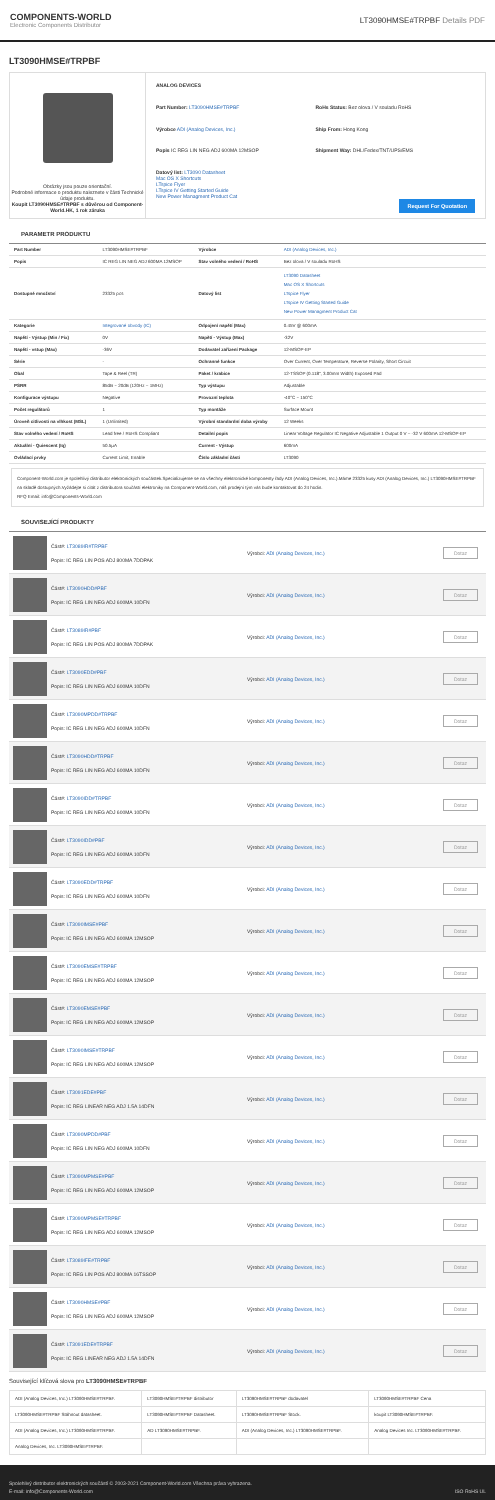COMPONENTS-WORLD
Electronic Components Distributor
LT3090HMSE#TRPBF Details PDF
LT3090HMSE#TRPBF
Obrázky jsou pouze orientační.
Podrobné informace o produktu naleznete v části Technické údaje produktu.
Koupit LT3090HMSE#TRPBF s důvěrou od Component-World.HK, 1 rok záruka
ANALOG DEVICES
Part Number: LT3090HMSE#TRPBF
RoHs Status: Bez olova / V souladu RoHS
Výrobce ADI (Analog Devices, Inc.)
Ship From: Hong Kong
Popis IC REG LIN NEG ADJ 600MA 12MSOP
Shipment Way: DHL/Fedex/TNT/UPS/EMS
Datový list: LT3090 Datasheet
Mac OS X Shortcuts
LTspice Flyer
LTspice IV Getting Started Guide
New Power Managment Product Cat
Request For Quotation
PARAMETR PRODUKTU
| Part Number | LT3090HMSE#TRPBF | Výrobce | ADI (Analog Devices, Inc.) |
| Popis | IC REG LIN NEG ADJ 600MA 12MSOP | Stav volného vedení / RoHS | Bez olova / V souladu RoHS |
| Dostupné množství | 23325 pcs | Datový list | LT3090 Datasheet Mac OS X Shortcuts LTspice Flyer LTspice IV Getting Started Guide New Power Managment Product Cat |
| Kategorie | Integrované obvody (IC) | Odpojení napětí (Max) | 0.45V @ 600mA |
| Napětí - Výstup (Min / Fix) | 0V | Napětí - Výstup (Max) | -32V |
| Napětí - vstup (Max) | -36V | Dodavatel zařízení Package | 12-MSOP-EP |
| Série | - | Ochranné funkce | Over Current, Over Temperature, Reverse Polarity, Short Circuit |
| Obal | Tape & Reel (TR) | Paket / krabice | 12-TSSOP (0.118", 3.00mm Width) Exposed Pad |
| PSRR | 85dB ~ 20dB (120Hz ~ 1MHz) | Typ výstupu | Adjustable |
| Konfigurace výstupu | Negative | Provozní teplota | -40°C ~ 150°C |
| Počet regulátorů | 1 | Typ montáže | Surface Mount |
| Úroveň citlivosti na vlhkost (MSL) | 1 (Unlimited) | Výrobní standardní doba výroby | 12 Weeks |
| Stav volného vedení / RoHS | Lead free / RoHS Compliant | Detailní popis | Linear Voltage Regulator IC Negative Adjustable 1 Output 0 V ~ -32 V 600mA 12-MSOP-EP |
| Aktuální - Quiescent (Iq) | 50.5µA | Current - Výstup | 600mA |
| Ovládací prvky | Current Limit, Enable | Číslo základní části | LT3090 |
Component-World.com je spolehlivý distributor elektronických součástek.Specializujeme se na všechny elektronické komponenty řady ADI (Analog Devices, Inc.).Máme 23325 kusy ADI (Analog Devices, Inc.) LT3090HMSE#TRPBF na skladě dostupných.Vyžádejte si citát z distributora součástí elektroniky na Component-World.com, náš prodejní tým vás bude kontaktovat do 24 hodin.
RFQ Email: info@Components-World.com
SOUVISEJÍCÍ PRODUKTY
Část#: LT3089IR#TRPBF
Popis: IC REG LIN POS ADJ 800MA 7DDPAK
Výrobci: ADI (Analog Devices, Inc.)
Dotaz
Část#: LT3090HDD#PBF
Popis: IC REG LIN NEG ADJ 600MA 10DFN
Výrobci: ADI (Analog Devices, Inc.)
Dotaz
Část#: LT3089IR#PBF
Popis: IC REG LIN POS ADJ 800MA 7DDPAK
Výrobci: ADI (Analog Devices, Inc.)
Dotaz
Část#: LT3090EDD#PBF
Popis: IC REG LIN NEG ADJ 600MA 10DFN
Výrobci: ADI (Analog Devices, Inc.)
Dotaz
Část#: LT3090MPDD#TRPBF
Popis: IC REG LIN NEG ADJ 600MA 10DFN
Výrobci: ADI (Analog Devices, Inc.)
Dotaz
Část#: LT3090HDD#TRPBF
Popis: IC REG LIN NEG ADJ 600MA 10DFN
Výrobci: ADI (Analog Devices, Inc.)
Dotaz
Část#: LT3090IDD#TRPBF
Popis: IC REG LIN NEG ADJ 600MA 10DFN
Výrobci: ADI (Analog Devices, Inc.)
Dotaz
Část#: LT3090IDD#PBF
Popis: IC REG LIN NEG ADJ 600MA 10DFN
Výrobci: ADI (Analog Devices, Inc.)
Dotaz
Část#: LT3090EDD#TRPBF
Popis: IC REG LIN NEG ADJ 600MA 10DFN
Výrobci: ADI (Analog Devices, Inc.)
Dotaz
Část#: LT3090IMSE#PBF
Popis: IC REG LIN NEG ADJ 600MA 12MSOP
Výrobci: ADI (Analog Devices, Inc.)
Dotaz
Část#: LT3090EMSE#TRPBF
Popis: IC REG LIN NEG ADJ 600MA 12MSOP
Výrobci: ADI (Analog Devices, Inc.)
Dotaz
Část#: LT3090EMSE#PBF
Popis: IC REG LIN NEG ADJ 600MA 12MSOP
Výrobci: ADI (Analog Devices, Inc.)
Dotaz
Část#: LT3090IMSE#TRPBF
Popis: IC REG LIN NEG ADJ 600MA 12MSOP
Výrobci: ADI (Analog Devices, Inc.)
Dotaz
Část#: LT3091EDE#PBF
Popis: IC REG LINEAR NEG ADJ 1.5A 14DFN
Výrobci: ADI (Analog Devices, Inc.)
Dotaz
Část#: LT3090MPDD#PBF
Popis: IC REG LIN NEG ADJ 600MA 10DFN
Výrobci: ADI (Analog Devices, Inc.)
Dotaz
Část#: LT3090MPMSE#PBF
Popis: IC REG LIN NEG ADJ 600MA 12MSOP
Výrobci: ADI (Analog Devices, Inc.)
Dotaz
Část#: LT3090MPMSE#TRPBF
Popis: IC REG LIN NEG ADJ 600MA 12MSOP
Výrobci: ADI (Analog Devices, Inc.)
Dotaz
Část#: LT3089IFE#TRPBF
Popis: IC REG LIN POS ADJ 800MA 16TSSOP
Výrobci: ADI (Analog Devices, Inc.)
Dotaz
Část#: LT3090HMSE#PBF
Popis: IC REG LIN NEG ADJ 600MA 12MSOP
Výrobci: ADI (Analog Devices, Inc.)
Dotaz
Část#: LT3091EDE#TRPBF
Popis: IC REG LINEAR NEG ADJ 1.5A 14DFN
Výrobci: ADI (Analog Devices, Inc.)
Dotaz
Související klíčová slova pro LT3090HMSE#TRPBF
| ADI (Analog Devices, Inc.) LT3090HMSE#TRPBF. | LT3090HMSE#TRPBF distributor | LT3090HMSE#TRPBF dodavatel | LT3090HMSE#TRPBF Cena |
| LT3090HMSE#TRPBF Stáhnout datasheet. | LT3090HMSE#TRPBF Datasheet. | LT3090HMSE#TRPBF Stock. | koupit LT3090HMSE#TRPBF. |
| ADI (Analog Devices, Inc.) LT3090HMSE#TRPBF. | AD LT3090HMSE#TRPBF. | ADI (Analog Devices, Inc.) LT3090HMSE#TRPBF. | Analog Devices Inc. LT3090HMSE#TRPBF. |
| Analog Devices, Inc. LT3090HMSE#TRPBF. | | | |
Spolehlivý distributor elektronických součástí © 2003-2021 Component-World.com Všechna práva vyhrazena.
E-mail: info@Components-World.com ISO RoHS UL